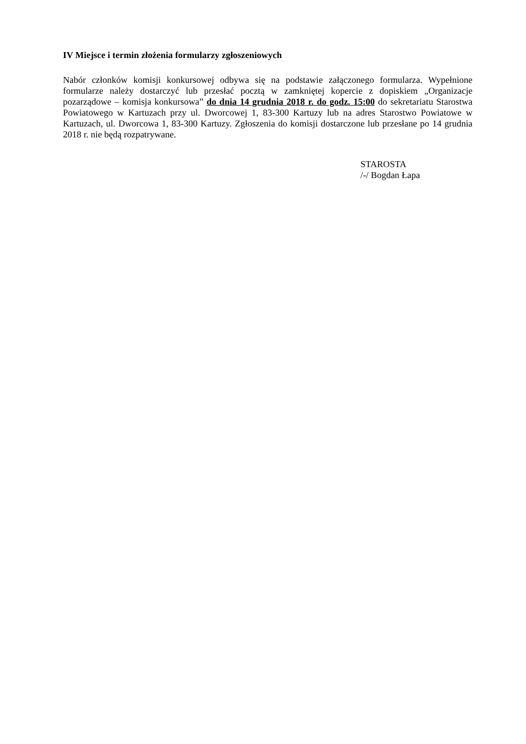IV Miejsce i termin złożenia formularzy zgłoszeniowych
Nabór członków komisji konkursowej odbywa się na podstawie załączonego formularza. Wypełnione formularze należy dostarczyć lub przesłać pocztą w zamkniętej kopercie z dopiskiem „Organizacje pozarządowe – komisja konkursowa” do dnia 14 grudnia 2018 r. do godz. 15:00 do sekretariatu Starostwa Powiatowego w Kartuzach przy ul. Dworcowej 1, 83-300 Kartuzy lub na adres Starostwo Powiatowe w Kartuzach, ul. Dworcowa 1, 83-300 Kartuzy. Zgłoszenia do komisji dostarczone lub przesłane po 14 grudnia 2018 r. nie będą rozpatrywane.
STAROSTA
/-/ Bogdan Łapa